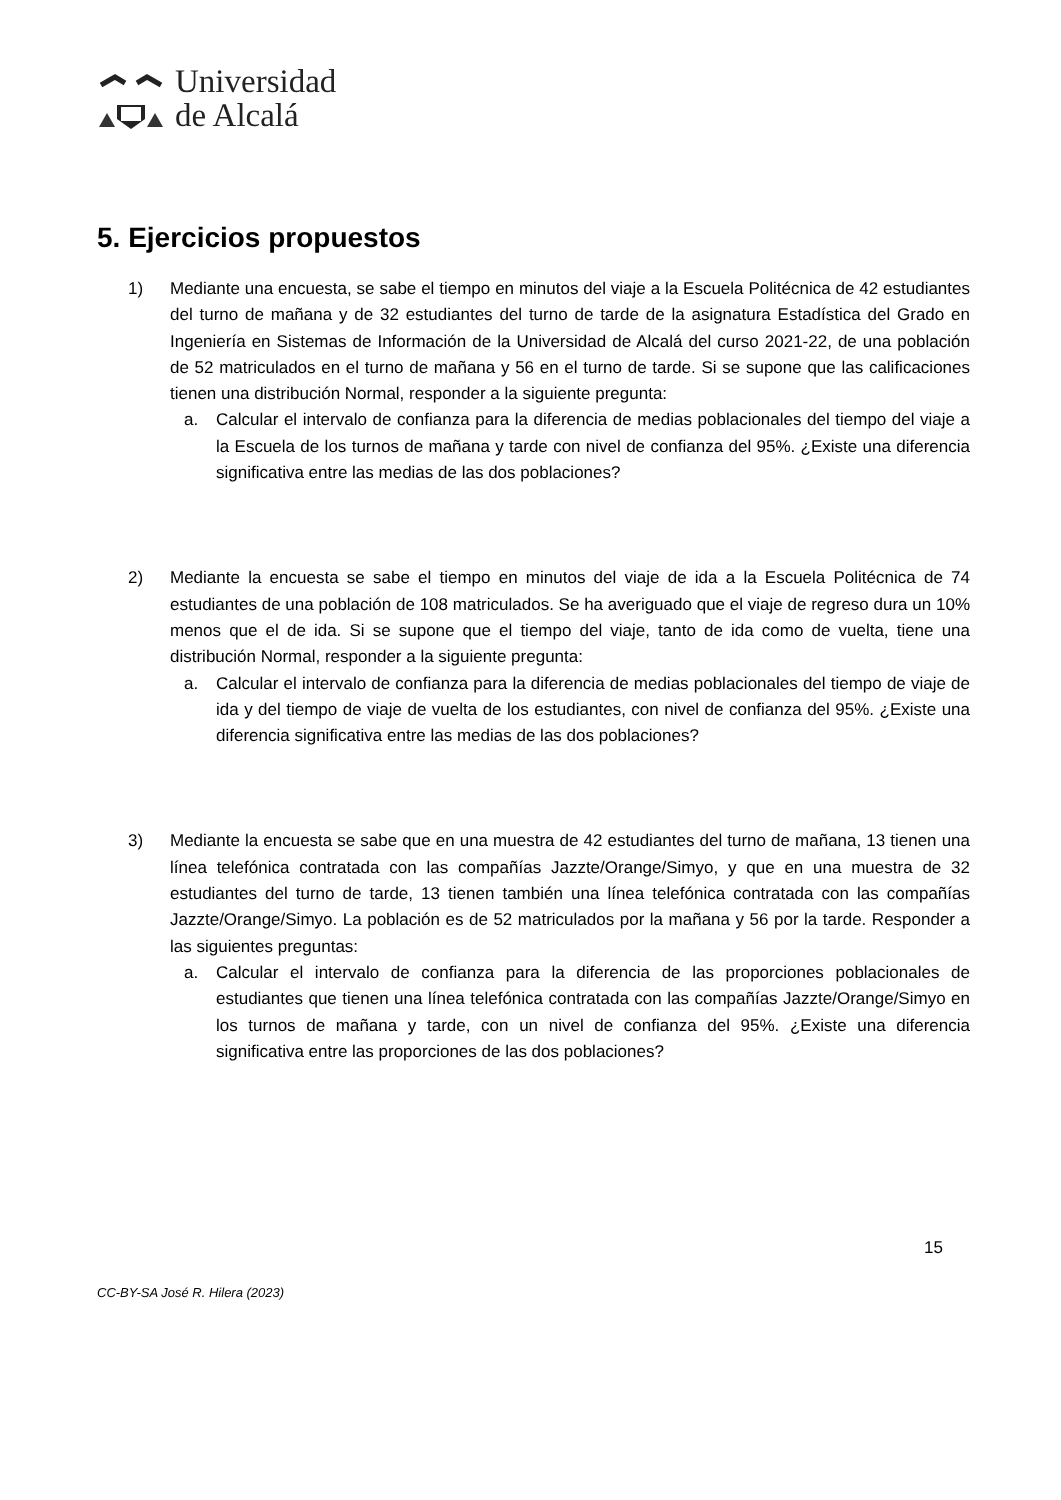Universidad
de Alcalá
5. Ejercicios propuestos
1) Mediante una encuesta, se sabe el tiempo en minutos del viaje a la Escuela Politécnica de 42 estudiantes del turno de mañana y de 32 estudiantes del turno de tarde de la asignatura Estadística del Grado en Ingeniería en Sistemas de Información de la Universidad de Alcalá del curso 2021-22, de una población de 52 matriculados en el turno de mañana y 56 en el turno de tarde. Si se supone que las calificaciones tienen una distribución Normal, responder a la siguiente pregunta:
a. Calcular el intervalo de confianza para la diferencia de medias poblacionales del tiempo del viaje a la Escuela de los turnos de mañana y tarde con nivel de confianza del 95%. ¿Existe una diferencia significativa entre las medias de las dos poblaciones?
2) Mediante la encuesta se sabe el tiempo en minutos del viaje de ida a la Escuela Politécnica de 74 estudiantes de una población de 108 matriculados. Se ha averiguado que el viaje de regreso dura un 10% menos que el de ida. Si se supone que el tiempo del viaje, tanto de ida como de vuelta, tiene una distribución Normal, responder a la siguiente pregunta:
a. Calcular el intervalo de confianza para la diferencia de medias poblacionales del tiempo de viaje de ida y del tiempo de viaje de vuelta de los estudiantes, con nivel de confianza del 95%. ¿Existe una diferencia significativa entre las medias de las dos poblaciones?
3) Mediante la encuesta se sabe que en una muestra de 42 estudiantes del turno de mañana, 13 tienen una línea telefónica contratada con las compañías Jazzte/Orange/Simyo, y que en una muestra de 32 estudiantes del turno de tarde, 13 tienen también una línea telefónica contratada con las compañías Jazzte/Orange/Simyo. La población es de 52 matriculados por la mañana y 56 por la tarde. Responder a las siguientes preguntas:
a. Calcular el intervalo de confianza para la diferencia de las proporciones poblacionales de estudiantes que tienen una línea telefónica contratada con las compañías Jazzte/Orange/Simyo en los turnos de mañana y tarde, con un nivel de confianza del 95%. ¿Existe una diferencia significativa entre las proporciones de las dos poblaciones?
15
CC-BY-SA José R. Hilera (2023)